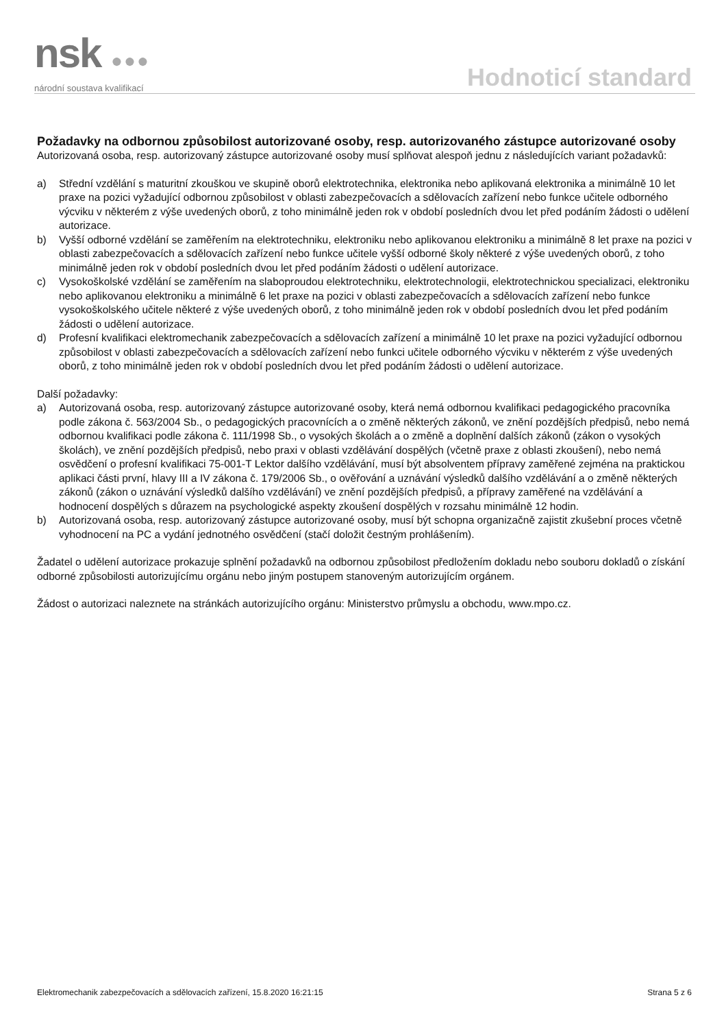nsk ●●●
národní soustava kvalifikací
Hodnoticí standard
Požadavky na odbornou způsobilost autorizované osoby, resp. autorizovaného zástupce autorizované osoby
Autorizovaná osoba, resp. autorizovaný zástupce autorizované osoby musí splňovat alespoň jednu z následujících variant požadavků:
a) Střední vzdělání s maturitní zkouškou ve skupině oborů elektrotechnika, elektronika nebo aplikovaná elektronika a minimálně 10 let praxe na pozici vyžadující odbornou způsobilost v oblasti zabezpečovacích a sdělovacích zařízení nebo funkce učitele odborného výcviku v některém z výše uvedených oborů, z toho minimálně jeden rok v období posledních dvou let před podáním žádosti o udělení autorizace.
b) Vyšší odborné vzdělání se zaměřením na elektrotechniku, elektroniku nebo aplikovanou elektroniku a minimálně 8 let praxe na pozici v oblasti zabezpečovacích a sdělovacích zařízení nebo funkce učitele vyšší odborné školy některé z výše uvedených oborů, z toho minimálně jeden rok v období posledních dvou let před podáním žádosti o udělení autorizace.
c) Vysokoškolské vzdělání se zaměřením na slaboproudou elektrotechniku, elektrotechnologii, elektrotechnickou specializaci, elektroniku nebo aplikovanou elektroniku a minimálně 6 let praxe na pozici v oblasti zabezpečovacích a sdělovacích zařízení nebo funkce vysokoškolského učitele některé z výše uvedených oborů, z toho minimálně jeden rok v období posledních dvou let před podáním žádosti o udělení autorizace.
d) Profesní kvalifikaci elektromechanik zabezpečovacích a sdělovacích zařízení a minimálně 10 let praxe na pozici vyžadující odbornou způsobilost v oblasti zabezpečovacích a sdělovacích zařízení nebo funkci učitele odborného výcviku v některém z výše uvedených oborů, z toho minimálně jeden rok v období posledních dvou let před podáním žádosti o udělení autorizace.
Další požadavky:
a) Autorizovaná osoba, resp. autorizovaný zástupce autorizované osoby, která nemá odbornou kvalifikaci pedagogického pracovníka podle zákona č. 563/2004 Sb., o pedagogických pracovnících a o změně některých zákonů, ve znění pozdějších předpisů, nebo nemá odbornou kvalifikaci podle zákona č. 111/1998 Sb., o vysokých školách a o změně a doplnění dalších zákonů (zákon o vysokých školách), ve znění pozdějších předpisů, nebo praxi v oblasti vzdělávání dospělých (včetně praxe z oblasti zkoušení), nebo nemá osvědčení o profesní kvalifikaci 75-001-T Lektor dalšího vzdělávání, musí být absolventem přípravy zaměřené zejména na praktickou aplikaci části první, hlavy III a IV zákona č. 179/2006 Sb., o ověřování a uznávání výsledků dalšího vzdělávání a o změně některých zákonů (zákon o uznávání výsledků dalšího vzdělávání) ve znění pozdějších předpisů, a přípravy zaměřené na vzdělávání a hodnocení dospělých s důrazem na psychologické aspekty zkoušení dospělých v rozsahu minimálně 12 hodin.
b) Autorizovaná osoba, resp. autorizovaný zástupce autorizované osoby, musí být schopna organizačně zajistit zkušební proces včetně vyhodnocení na PC a vydání jednotného osvědčení (stačí doložit čestným prohlášením).
Žadatel o udělení autorizace prokazuje splnění požadavků na odbornou způsobilost předložením dokladu nebo souboru dokladů o získání odborné způsobilosti autorizujícímu orgánu nebo jiným postupem stanoveným autorizujícím orgánem.
Žádost o autorizaci naleznete na stránkách autorizujícího orgánu: Ministerstvo průmyslu a obchodu, www.mpo.cz.
Elektromechanik zabezpečovacích a sdělovacích zařízení, 15.8.2020 16:21:15 Strana 5 z 6